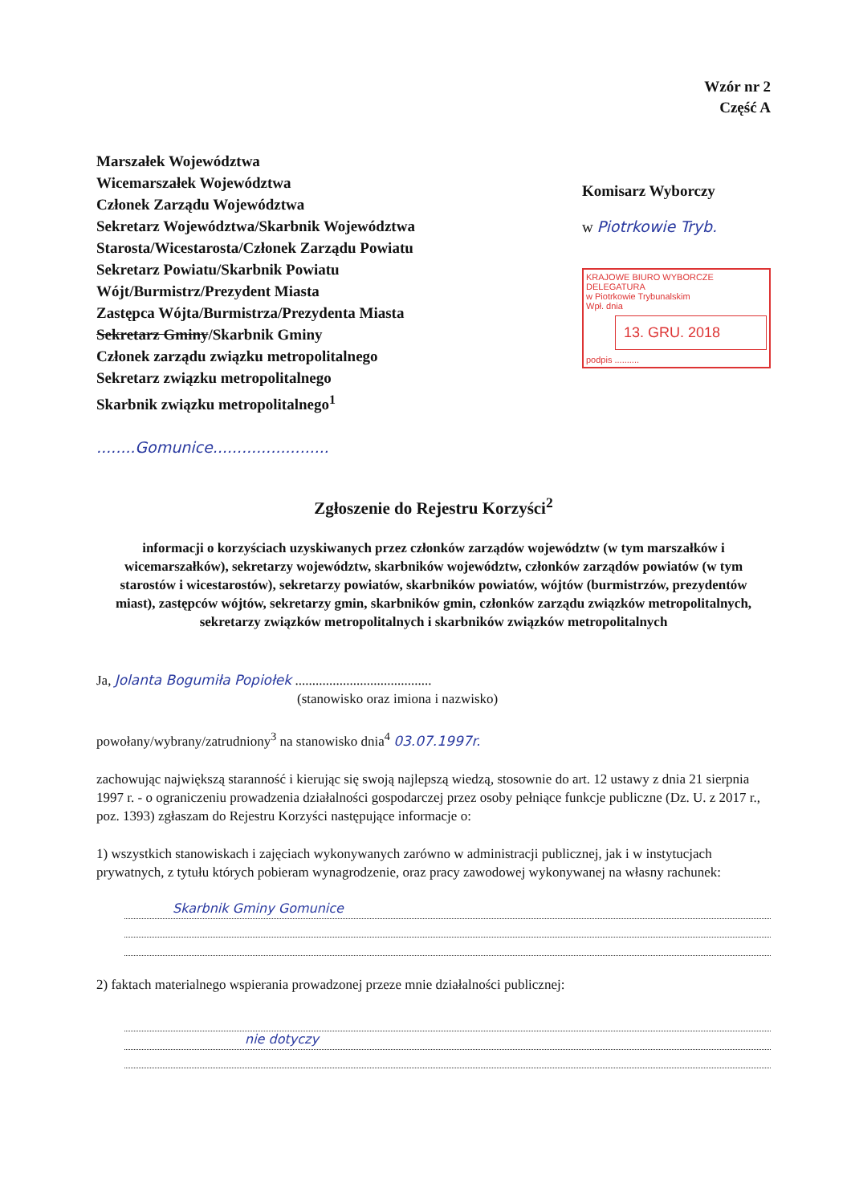Wzór nr 2
Część A
Marszałek Województwa
Wicemarszałek Województwa
Członek Zarządu Województwa
Sekretarz Województwa/Skarbnik Województwa
Starosta/Wicestarosta/Członek Zarządu Powiatu
Sekretarz Powiatu/Skarbnik Powiatu
Wójt/Burmistrz/Prezydent Miasta
Zastępca Wójta/Burmistrza/Prezydenta Miasta
Sekretarz Gminy/Skarbnik Gminy
Członek zarządu związku metropolitalnego
Sekretarz związku metropolitalnego
Skarbnik związku metropolitalnego<sup>1</sup>
........Gomunice........................
Komisarz Wyborczy
w Piotrkowie Tryb.
KRAJOWE BIURO WYBORCZE
DELEGATURA
w Piotrkowie Trybunalskim
Wpł. dnia
13. GRU. 2018
podpis ..........
Zgłoszenie do Rejestru Korzyści<sup>2</sup>
informacji o korzyściach uzyskiwanych przez członków zarządów województw (w tym marszałków i wicemarszałków), sekretarzy województw, skarbników województw, członków zarządów powiatów (w tym starostów i wicestarostów), sekretarzy powiatów, skarbników powiatów, wójtów (burmistrzów, prezydentów miast), zastępców wójtów, sekretarzy gmin, skarbników gmin, członków zarządu związków metropolitalnych, sekretarzy związków metropolitalnych i skarbników związków metropolitalnych
Ja, Jolanta Bogumiła Popiołek ........................................
(stanowisko oraz imiona i nazwisko)
powołany/wybrany/zatrudniony<sup>3</sup> na stanowisko dnia<sup>4</sup> 03.07.1997r.
zachowując największą staranność i kierując się swoją najlepszą wiedzą, stosownie do art. 12 ustawy z dnia 21 sierpnia 1997 r. - o ograniczeniu prowadzenia działalności gospodarczej przez osoby pełniące funkcje publiczne (Dz. U. z 2017 r., poz. 1393) zgłaszam do Rejestru Korzyści następujące informacje o:
1) wszystkich stanowiskach i zajęciach wykonywanych zarówno w administracji publicznej, jak i w instytucjach prywatnych, z tytułu których pobieram wynagrodzenie, oraz pracy zawodowej wykonywanej na własny rachunek:
Skarbnik Gminy Gomunice
2) faktach materialnego wspierania prowadzonej przeze mnie działalności publicznej:
nie dotyczy